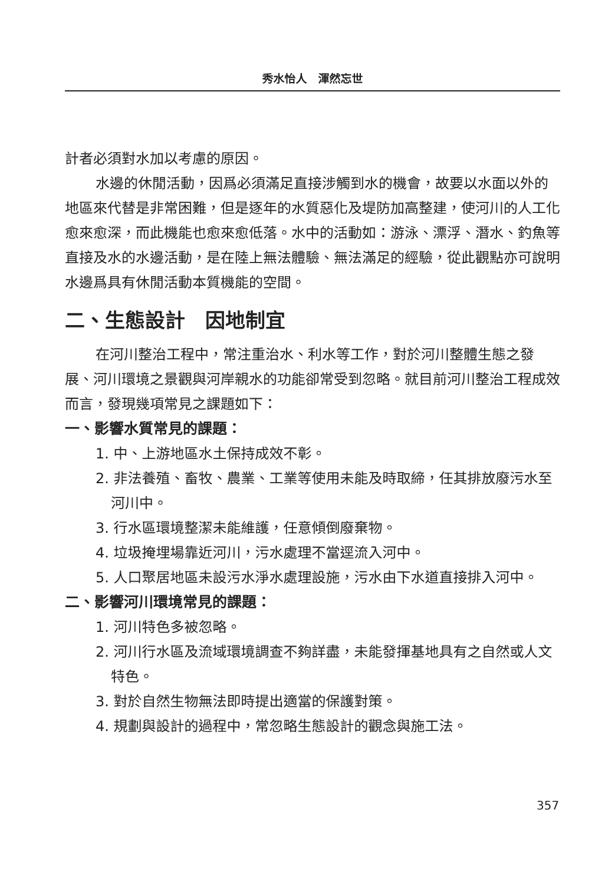秀水怡人　渾然忘世
計者必須對水加以考慮的原因。
水邊的休閒活動，因爲必須滿足直接涉觸到水的機會，故要以水面以外的地區來代替是非常困難，但是逐年的水質惡化及堤防加高整建，使河川的人工化愈來愈深，而此機能也愈來愈低落。水中的活動如：游泳、漂浮、潛水、釣魚等直接及水的水邊活動，是在陸上無法體驗、無法滿足的經驗，從此觀點亦可說明水邊爲具有休閒活動本質機能的空間。
二、生態設計　因地制宜
在河川整治工程中，常注重治水、利水等工作，對於河川整體生態之發展、河川環境之景觀與河岸親水的功能卻常受到忽略。就目前河川整治工程成效而言，發現幾項常見之課題如下：
一、影響水質常見的課題：
1. 中、上游地區水土保持成效不彰。
2. 非法養殖、畜牧、農業、工業等使用未能及時取締，任其排放廢污水至河川中。
3. 行水區環境整潔未能維護，任意傾倒廢棄物。
4. 垃圾掩埋場靠近河川，污水處理不當逕流入河中。
5. 人口聚居地區未設污水淨水處理設施，污水由下水道直接排入河中。
二、影響河川環境常見的課題：
1. 河川特色多被忽略。
2. 河川行水區及流域環境調查不夠詳盡，未能發揮基地具有之自然或人文特色。
3. 對於自然生物無法即時提出適當的保護對策。
4. 規劃與設計的過程中，常忽略生態設計的觀念與施工法。
357